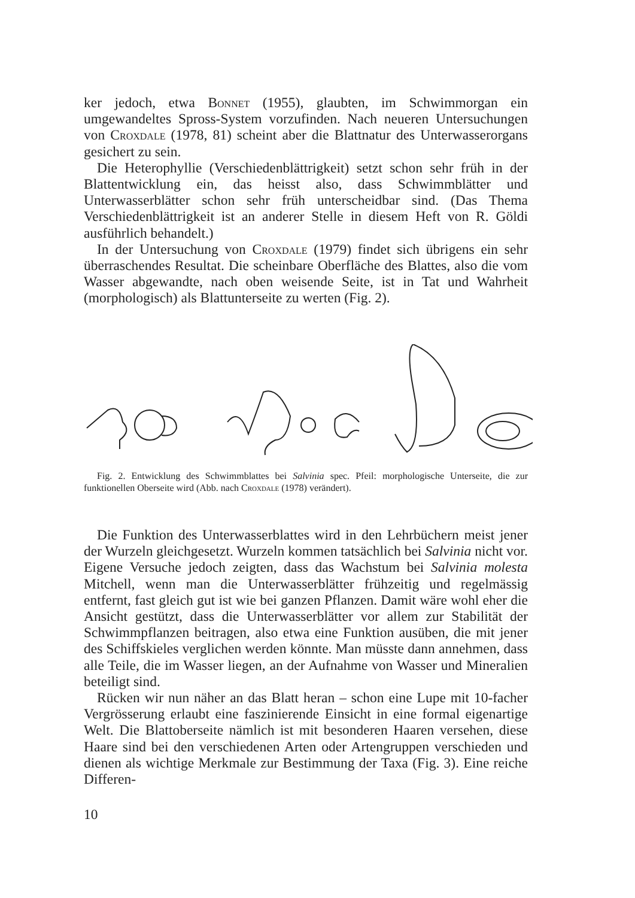ker jedoch, etwa Bonnet (1955), glaubten, im Schwimmorgan ein umgewandeltes Spross-System vorzufinden. Nach neueren Untersuchungen von Croxdale (1978, 81) scheint aber die Blattnatur des Unterwasserorgans gesichert zu sein.
Die Heterophyllie (Verschiedenblättrigkeit) setzt schon sehr früh in der Blattentwicklung ein, das heisst also, dass Schwimmblätter und Unterwasserblätter schon sehr früh unterscheidbar sind. (Das Thema Verschiedenblättrigkeit ist an anderer Stelle in diesem Heft von R. Göldi ausführlich behandelt.)
In der Untersuchung von Croxdale (1979) findet sich übrigens ein sehr überraschendes Resultat. Die scheinbare Oberfläche des Blattes, also die vom Wasser abgewandte, nach oben weisende Seite, ist in Tat und Wahrheit (morphologisch) als Blattunterseite zu werten (Fig. 2).
Fig. 2. Entwicklung des Schwimmblattes bei Salvinia spec. Pfeil: morphologische Unterseite, die zur funktionellen Oberseite wird (Abb. nach Croxdale (1978) verändert).
Die Funktion des Unterwasserblattes wird in den Lehrbüchern meist jener der Wurzeln gleichgesetzt. Wurzeln kommen tatsächlich bei Salvinia nicht vor. Eigene Versuche jedoch zeigten, dass das Wachstum bei Salvinia molesta Mitchell, wenn man die Unterwasserblätter frühzeitig und regelmässig entfernt, fast gleich gut ist wie bei ganzen Pflanzen. Damit wäre wohl eher die Ansicht gestützt, dass die Unterwasserblätter vor allem zur Stabilität der Schwimmpflanzen beitragen, also etwa eine Funktion ausüben, die mit jener des Schiffskieles verglichen werden könnte. Man müsste dann annehmen, dass alle Teile, die im Wasser liegen, an der Aufnahme von Wasser und Mineralien beteiligt sind.
Rücken wir nun näher an das Blatt heran – schon eine Lupe mit 10-facher Vergrösserung erlaubt eine faszinierende Einsicht in eine formal eigenartige Welt. Die Blattoberseite nämlich ist mit besonderen Haaren versehen, diese Haare sind bei den verschiedenen Arten oder Artengruppen verschieden und dienen als wichtige Merkmale zur Bestimmung der Taxa (Fig. 3). Eine reiche Differen-
10